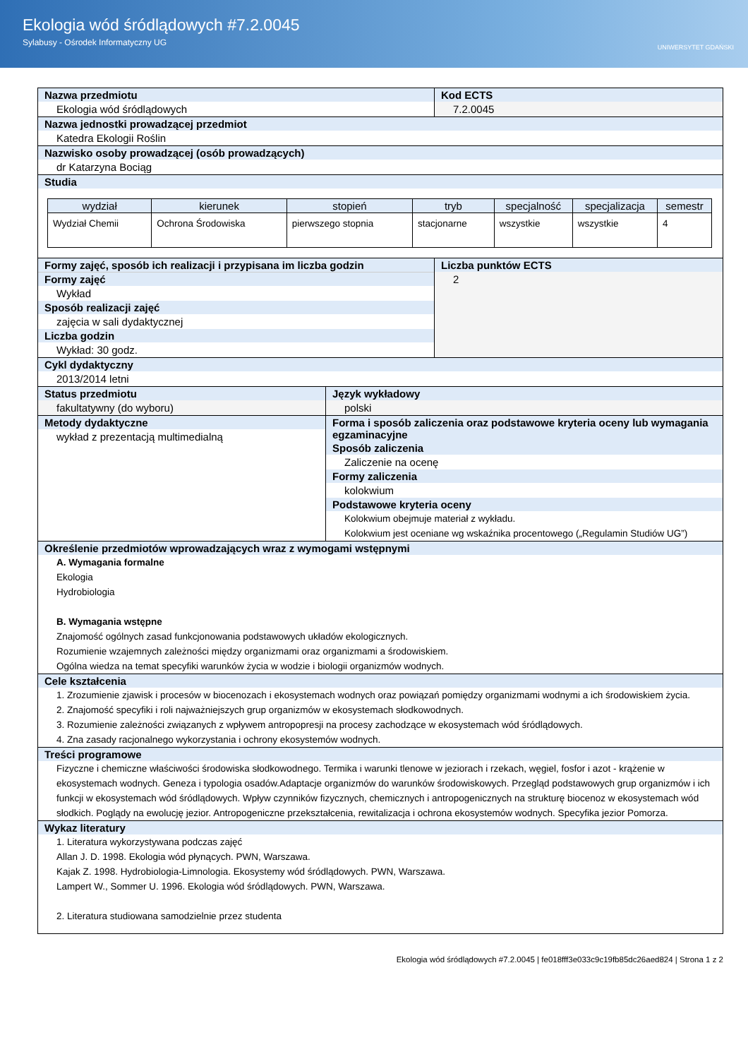Ekologia wód śródlądowych #7.2.0045
Sylabusy - Ośrodek Informatyczny UG
UNIWERSYTET GDAŃSKI
Nazwa przedmiotu
Ekologia wód śródlądowych
Kod ECTS
7.2.0045
Nazwa jednostki prowadzącej przedmiot
Katedra Ekologii Roślin
Nazwisko osoby prowadzącej (osób prowadzących)
dr Katarzyna Bociąg
Studia
| wydział | kierunek | stopień | tryb | specjalność | specjalizacja | semestr |
| --- | --- | --- | --- | --- | --- | --- |
| Wydział Chemii | Ochrona Środowiska | pierwszego stopnia | stacjonarne | wszystkie | wszystkie | 4 |
Formy zajęć, sposób ich realizacji i przypisana im liczba godzin
Formy zajęć
Wykład
Sposób realizacji zajęć
zajęcia w sali dydaktycznej
Liczba godzin
Wykład: 30 godz.
Liczba punktów ECTS
2
Cykl dydaktyczny
2013/2014 letni
Status przedmiotu
fakultatywny (do wyboru)
Język wykładowy
polski
Metody dydaktyczne
wykład z prezentacją multimedialną
Forma i sposób zaliczenia oraz podstawowe kryteria oceny lub wymagania egzaminacyjne
Sposób zaliczenia
Zaliczenie na ocenę
Formy zaliczenia
kolokwium
Podstawowe kryteria oceny
Kolokwium obejmuje materiał z wykładu.
Kolokwium jest oceniane wg wskaźnika procentowego („Regulamin Studiów UG”)
Określenie przedmiotów wprowadzających wraz z wymogami wstępnymi
A. Wymagania formalne
Ekologia
Hydrobiologia
B. Wymagania wstępne
Znajomość ogólnych zasad funkcjonowania podstawowych układów ekologicznych.
Rozumienie wzajemnych zależności między organizmami oraz organizmami a środowiskiem.
Ogólna wiedza na temat specyfiki warunków życia w wodzie i biologii organizmów wodnych.
Cele kształcenia
1. Zrozumienie zjawisk i procesów w biocenozach i ekosystemach wodnych oraz powiązań pomiędzy organizmami wodnymi a ich środowiskiem życia.
2. Znajomość specyfiki i roli najważniejszych grup organizmów w ekosystemach słodkowodnych.
3. Rozumienie zależności związanych z wpływem antropopresji na procesy zachodzące w ekosystemach wód śródlądowych.
4. Zna zasady racjonalnego wykorzystania i ochrony ekosystemów wodnych.
Treści programowe
Fizyczne i chemiczne właściwości środowiska słodkowodnego. Termika i warunki tlenowe w jeziorach i rzekach, węgiel, fosfor i azot - krążenie w ekosystemach wodnych. Geneza i typologia osadów.Adaptacje organizmów do warunków środowiskowych. Przegląd podstawowych grup organizmów i ich funkcji w ekosystemach wód śródlądowych. Wpływ czynników fizycznych, chemicznych i antropogenicznych na strukturę biocenoz w ekosystemach wód słodkich. Poglądy na ewolucję jezior. Antropogeniczne przekształcenia, rewitalizacja i ochrona ekosystemów wodnych. Specyfika jezior Pomorza.
Wykaz literatury
1. Literatura wykorzystywana podczas zajęć
Allan J. D. 1998. Ekologia wód płynących. PWN, Warszawa.
Kajak Z. 1998. Hydrobiologia-Limnologia. Ekosystemy wód śródlądowych. PWN, Warszawa.
Lampert W., Sommer U. 1996. Ekologia wód śródlądowych. PWN, Warszawa.
2. Literatura studiowana samodzielnie przez studenta
Ekologia wód śródlądowych #7.2.0045 | fe018fff3e033c9c19fb85dc26aed824 | Strona 1 z 2